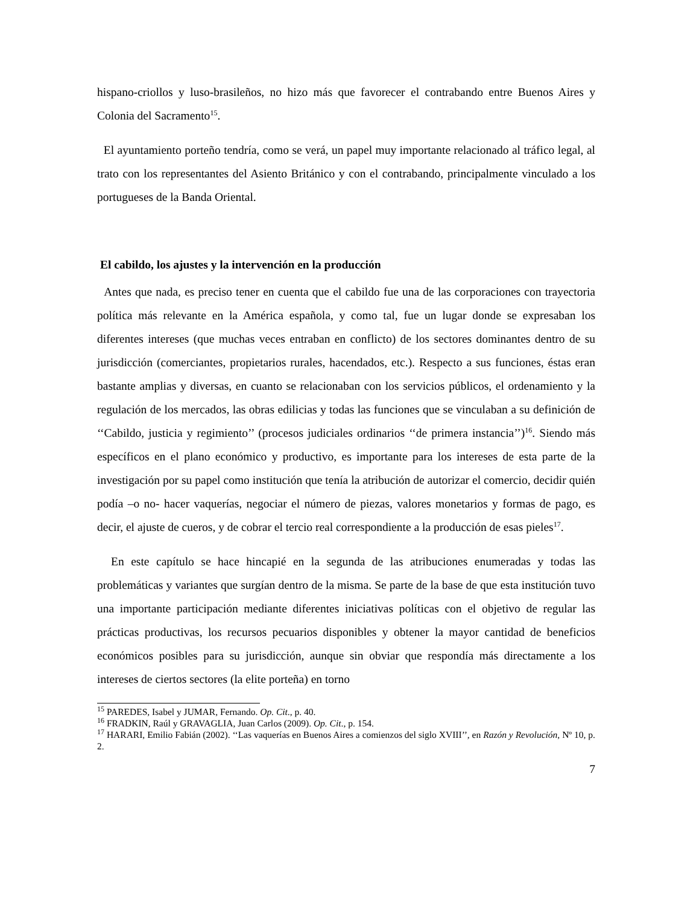hispano-criollos y luso-brasileños, no hizo más que favorecer el contrabando entre Buenos Aires y Colonia del Sacramento<sup>15</sup>.
El ayuntamiento porteño tendría, como se verá, un papel muy importante relacionado al tráfico legal, al trato con los representantes del Asiento Británico y con el contrabando, principalmente vinculado a los portugueses de la Banda Oriental.
El cabildo, los ajustes y la intervención en la producción
Antes que nada, es preciso tener en cuenta que el cabildo fue una de las corporaciones con trayectoria política más relevante en la América española, y como tal, fue un lugar donde se expresaban los diferentes intereses (que muchas veces entraban en conflicto) de los sectores dominantes dentro de su jurisdicción (comerciantes, propietarios rurales, hacendados, etc.). Respecto a sus funciones, éstas eran bastante amplias y diversas, en cuanto se relacionaban con los servicios públicos, el ordenamiento y la regulación de los mercados, las obras edilicias y todas las funciones que se vinculaban a su definición de ‘‘Cabildo, justicia y regimiento’’ (procesos judiciales ordinarios ‘‘de primera instancia’’)<sup>16</sup>. Siendo más específicos en el plano económico y productivo, es importante para los intereses de esta parte de la investigación por su papel como institución que tenía la atribución de autorizar el comercio, decidir quién podía –o no- hacer vaquerías, negociar el número de piezas, valores monetarios y formas de pago, es decir, el ajuste de cueros, y de cobrar el tercio real correspondiente a la producción de esas pieles<sup>17</sup>.
En este capítulo se hace hincapié en la segunda de las atribuciones enumeradas y todas las problemáticas y variantes que surgían dentro de la misma. Se parte de la base de que esta institución tuvo una importante participación mediante diferentes iniciativas políticas con el objetivo de regular las prácticas productivas, los recursos pecuarios disponibles y obtener la mayor cantidad de beneficios económicos posibles para su jurisdicción, aunque sin obviar que respondía más directamente a los intereses de ciertos sectores (la elite porteña) en torno
<sup>15</sup> PAREDES, Isabel y JUMAR, Fernando. Op. Cit., p. 40.
<sup>16</sup> FRADKIN, Raúl y GRAVAGLIA, Juan Carlos (2009). Op. Cit., p. 154.
<sup>17</sup> HARARI, Emilio Fabián (2002). ‘‘Las vaquerías en Buenos Aires a comienzos del siglo XVIII’’, en Razón y Revolución, Nº 10, p. 2.
7